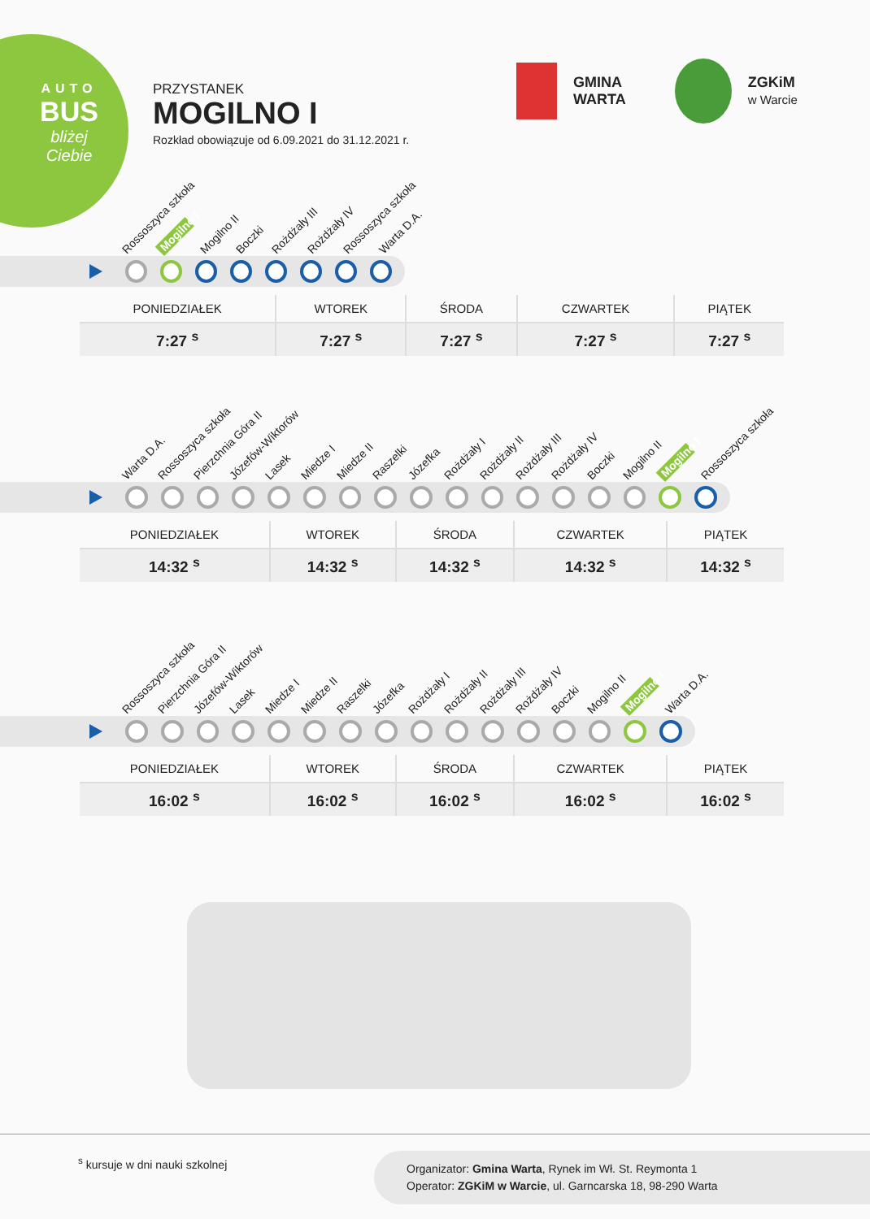AUTO
BUS
bliżej Ciebie
PRZYSTANEK
MOGILNO I
Rozkład obowiązuje od 6.09.2021 do 31.12.2021 r.
GMINA
WARTA
ZGKiM
w Warcie
Rossoszyca szkoła Mogilno I Mogilno II Boczki Rożdżały III Rożdżały IV Rossoszyca szkoła Warta D.A.
| PONIEDZIAŁEK | WTOREK | ŚRODA | CZWARTEK | PIĄTEK |
| --- | --- | --- | --- | --- |
| 7:27 <sup>s</sup> | 7:27 <sup>s</sup> | 7:27 <sup>s</sup> | 7:27 <sup>s</sup> | 7:27 <sup>s</sup> |
Warta D.A. Rossoszyca szkoła Pierzchnia Góra II Józefów-Wiktorów Lasek Miedze I Miedze II Raszelki Józefka Rożdżały I Rożdżały II Rożdżały III Rożdżały IV Boczki Mogilno II Mogilno I Rossoszyca szkoła
| PONIEDZIAŁEK | WTOREK | ŚRODA | CZWARTEK | PIĄTEK |
| --- | --- | --- | --- | --- |
| 14:32 <sup>s</sup> | 14:32 <sup>s</sup> | 14:32 <sup>s</sup> | 14:32 <sup>s</sup> | 14:32 <sup>s</sup> |
Rossoszyca szkoła Pierzchnia Góra II Józefów-Wiktorów Lasek Miedze I Miedze II Raszelki Józefka Rożdżały I Rożdżały II Rożdżały III Rożdżały IV Boczki Mogilno II Mogilno I Warta D.A.
| PONIEDZIAŁEK | WTOREK | ŚRODA | CZWARTEK | PIĄTEK |
| --- | --- | --- | --- | --- |
| 16:02 <sup>s</sup> | 16:02 <sup>s</sup> | 16:02 <sup>s</sup> | 16:02 <sup>s</sup> | 16:02 <sup>s</sup> |
<sup>s</sup> kursuje w dni nauki szkolnej
Organizator: Gmina Warta, Rynek im Wł. St. Reymonta 1
Operator: ZGKiM w Warcie, ul. Garncarska 18, 98-290 Warta